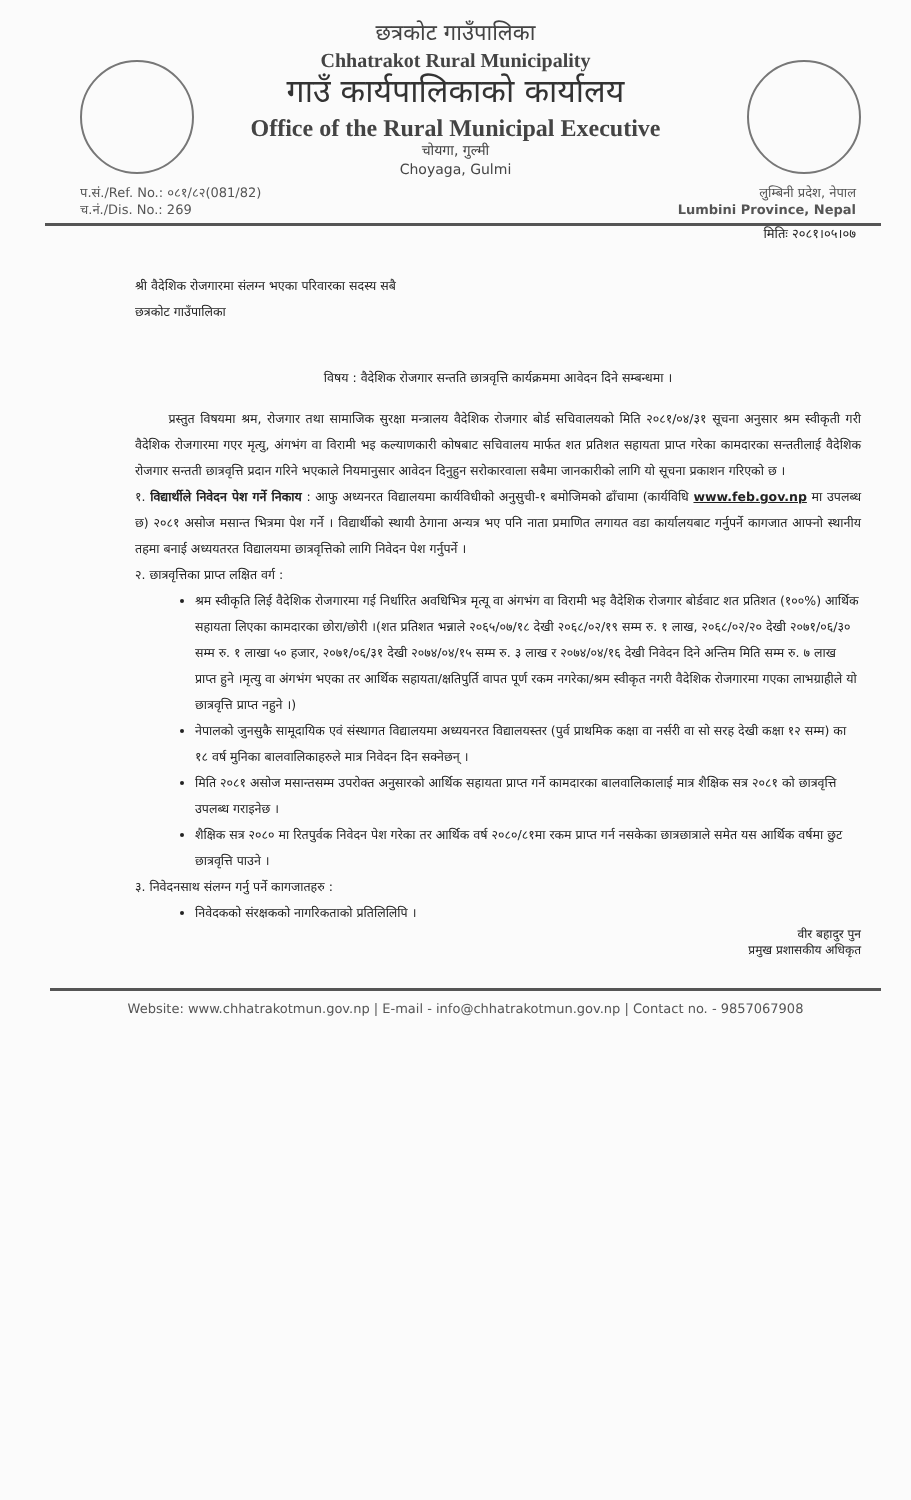छत्रकोट गाउँपालिका
Chhatrakot Rural Municipality
गाउँ कार्यपालिकाको कार्यालय
Office of the Rural Municipal Executive
चोयगा, गुल्मी
Choyaga, Gulmi
प.सं./Ref. No.: ०८१/८२(081/82)
च.नं./Dis. No.: 269
लुम्बिनी प्रदेश, नेपाल
Lumbini Province, Nepal
मितिः २०८१।०५।०७
श्री वैदेशिक रोजगारमा संलग्न भएका परिवारका सदस्य सबै
छत्रकोट गाउँपालिका
विषय : वैदेशिक रोजगार सन्तति छात्रवृत्ति कार्यक्रममा आवेदन दिने सम्बन्धमा ।
प्रस्तुत विषयमा श्रम, रोजगार तथा सामाजिक सुरक्षा मन्त्रालय वैदेशिक रोजगार बोर्ड सचिवालयको मिति २०८१/०४/३१ सूचना अनुसार श्रम स्वीकृती गरी वैदेशिक रोजगारमा गएर मृत्यु, अंगभंग वा विरामी भइ कल्याणकारी कोषबाट सचिवालय मार्फत शत प्रतिशत सहायता प्राप्त गरेका कामदारका सन्ततीलाई वैदेशिक रोजगार सन्तती छात्रवृत्ति प्रदान गरिने भएकाले नियमानुसार आवेदन दिनुहुन सरोकारवाला सबैमा जानकारीको लागि यो सूचना प्रकाशन गरिएको छ ।
१. विद्यार्थीले निवेदन पेश गर्ने निकाय : आफु अध्यनरत विद्यालयमा कार्यविधीको अनुसुची-१ बमोजिमको ढाँचामा (कार्यविधि www.feb.gov.np मा उपलब्ध छ) २०८१ असोज मसान्त भित्रमा पेश गर्ने । विद्यार्थीको स्थायी ठेगाना अन्यत्र भए पनि नाता प्रमाणित लगायत वडा कार्यालयबाट गर्नुपर्ने कागजात आफ्नो स्थानीय तहमा बनाई अध्ययतरत विद्यालयमा छात्रवृत्तिको लागि निवेदन पेश गर्नुपर्ने ।
२. छात्रवृत्तिका प्राप्त लक्षित वर्ग :
श्रम स्वीकृति लिई वैदेशिक रोजगारमा गई निर्धारित अवधिभित्र मृत्यू वा अंगभंग वा विरामी भइ वैदेशिक रोजगार बोर्डवाट शत प्रतिशत (१००%) आर्थिक सहायता लिएका कामदारका छोरा/छोरी ।(शत प्रतिशत भन्नाले २०६५/०७/१८ देखी २०६८/०२/१९ सम्म रु. १ लाख, २०६८/०२/२० देखी २०७१/०६/३० सम्म रु. १ लाखा ५० हजार, २०७१/०६/३१ देखी २०७४/०४/१५ सम्म रु. ३ लाख र २०७४/०४/१६ देखी निवेदन दिने अन्तिम मिति सम्म रु. ७ लाख प्राप्त हुने ।मृत्यु वा अंगभंग भएका तर आर्थिक सहायता/क्षतिपुर्ति वापत पूर्ण रकम नगरेका/श्रम स्वीकृत नगरी वैदेशिक रोजगारमा गएका लाभग्राहीले यो छात्रवृत्ति प्राप्त नहुने ।)
नेपालको जुनसुकै सामूदायिक एवं संस्थागत विद्यालयमा अध्ययनरत विद्यालयस्तर (पुर्व प्राथमिक कक्षा वा नर्सरी वा सो सरह देखी कक्षा १२ सम्म) का १८ वर्ष मुनिका बालवालिकाहरुले मात्र निवेदन दिन सक्नेछन् ।
मिति २०८१ असोज मसान्तसम्म उपरोक्त अनुसारको आर्थिक सहायता प्राप्त गर्ने कामदारका बालवालिकालाई मात्र शैक्षिक सत्र २०८१ को छात्रवृत्ति उपलब्ध गराइनेछ ।
शैक्षिक सत्र २०८० मा रितपुर्वक निवेदन पेश गरेका तर आर्थिक वर्ष २०८०/८१मा रकम प्राप्त गर्न नसकेका छात्रछात्राले समेत यस आर्थिक वर्षमा छुट छात्रवृत्ति पाउने ।
३. निवेदनसाथ संलग्न गर्नु पर्ने कागजातहरु :
निवेदकको संरक्षकको नागरिकताको प्रतिलिलिपि ।
वीर बहादुर पुन
प्रमुख प्रशासकीय अधिकृत
Website: www.chhatrakotmun.gov.np | E-mail - info@chhatrakotmun.gov.np | Contact no. - 9857067908